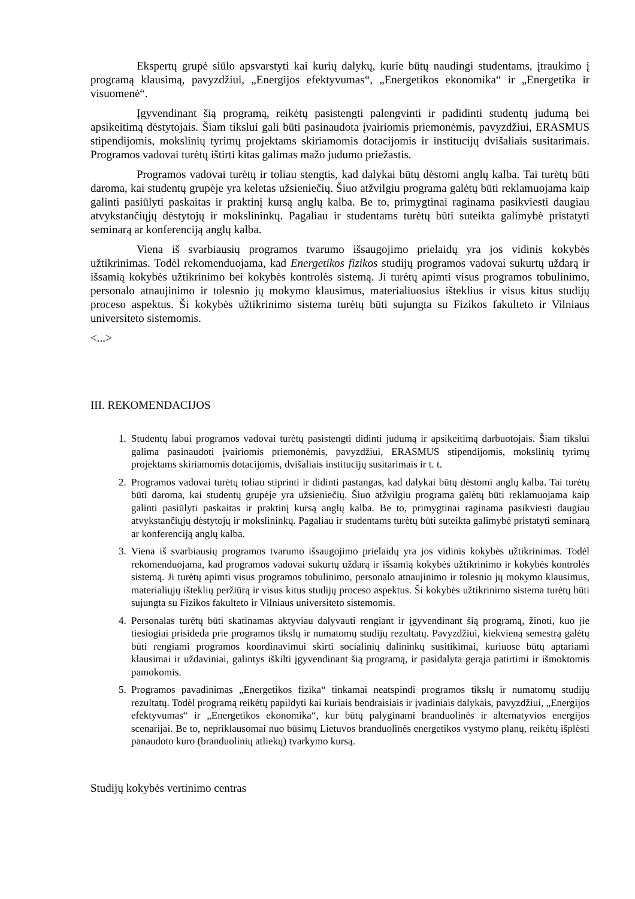Ekspertų grupė siūlo apsvarstyti kai kurių dalykų, kurie būtų naudingi studentams, įtraukimo į programą klausimą, pavyzdžiui, „Energijos efektyvumas“, „Energetikos ekonomika“ ir „Energetika ir visuomenė“.
Įgyvendinant šią programą, reikėtų pasistengti palengvinti ir padidinti studentų judumą bei apsikeitimą dėstytojais. Šiam tikslui gali būti pasinaudota įvairiomis priemonėmis, pavyzdžiui, ERASMUS stipendijomis, mokslinių tyrimų projektams skiriamomis dotacijomis ir institucijų dvišaliais susitarimais. Programos vadovai turėtų ištirti kitas galimas mažo judumo priežastis.
Programos vadovai turėtų ir toliau stengtis, kad dalykai būtų dėstomi anglų kalba. Tai turėtų būti daroma, kai studentų grupėje yra keletas užsieniečių. Šiuo atžvilgiu programa galėtų būti reklamuojama kaip galinti pasiūlyti paskaitas ir praktinį kursą anglų kalba. Be to, primygtinai raginama pasikviesti daugiau atvykstančiųjų dėstytojų ir mokslininkų. Pagaliau ir studentams turėtų būti suteikta galimybė pristatyti seminarą ar konferenciją anglų kalba.
Viena iš svarbiausių programos tvarumo išsaugojimo prielaidų yra jos vidinis kokybės užtikrinimas. Todėl rekomenduojama, kad Energetikos fizikos studijų programos vadovai sukurtų uždarą ir išsamią kokybės užtikrinimo bei kokybės kontrolės sistemą. Ji turėtų apimti visus programos tobulinimo, personalo atnaujinimo ir tolesnio jų mokymo klausimus, materialiuosius išteklius ir visus kitus studijų proceso aspektus. Ši kokybės užtikrinimo sistema turėtų būti sujungta su Fizikos fakulteto ir Vilniaus universiteto sistemomis.
<...>
III. REKOMENDACIJOS
1. Studentų labui programos vadovai turėtų pasistengti didinti judumą ir apsikeitimą darbuotojais. Šiam tikslui galima pasinaudoti įvairiomis priemonėmis, pavyzdžiui, ERASMUS stipendijomis, mokslinių tyrimų projektams skiriamomis dotacijomis, dvišaliais institucijų susitarimais ir t. t.
2. Programos vadovai turėtų toliau stiprinti ir didinti pastangas, kad dalykai būtų dėstomi anglų kalba. Tai turėtų būti daroma, kai studentų grupėje yra užsieniečių. Šiuo atžvilgiu programa galėtų būti reklamuojama kaip galinti pasiūlyti paskaitas ir praktinį kursą anglų kalba. Be to, primygtinai raginama pasikviesti daugiau atvykstančiųjų dėstytojų ir mokslininkų. Pagaliau ir studentams turėtų būti suteikta galimybė pristatyti seminarą ar konferenciją anglų kalba.
3. Viena iš svarbiausių programos tvarumo išsaugojimo prielaidų yra jos vidinis kokybės užtikrinimas. Todėl rekomenduojama, kad programos vadovai sukurtų uždarą ir išsamią kokybės užtikrinimo ir kokybės kontrolės sistemą. Ji turėtų apimti visus programos tobulinimo, personalo atnaujinimo ir tolesnio jų mokymo klausimus, materialiųjų išteklių peržiūrą ir visus kitus studijų proceso aspektus. Ši kokybės užtikrinimo sistema turėtų būti sujungta su Fizikos fakulteto ir Vilniaus universiteto sistemomis.
4. Personalas turėtų būti skatinamas aktyviau dalyvauti rengiant ir įgyvendinant šią programą, žinoti, kuo jie tiesiogiai prisideda prie programos tikslų ir numatomų studijų rezultatų. Pavyzdžiui, kiekvieną semestrą galėtų būti rengiami programos koordinavimui skirti socialinių dalininkų susitikimai, kuriuose būtų aptariami klausimai ir uždaviniai, galintys iškilti įgyvendinant šią programą, ir pasidalyta gerąja patirtimi ir išmoktomis pamokomis.
5. Programos pavadinimas „Energetikos fizika“ tinkamai neatspindi programos tikslų ir numatomų studijų rezultatų. Todėl programą reikėtų papildyti kai kuriais bendraisiais ir įvadiniais dalykais, pavyzdžiui, „Energijos efektyvumas“ ir „Energetikos ekonomika“, kur būtų palyginami branduolinės ir alternatyvios energijos scenarijai. Be to, nepriklausomai nuo būsimų Lietuvos branduolinės energetikos vystymo planų, reikėtų išplėsti panaudoto kuro (branduolinių atliekų) tvarkymo kursą.
Studijų kokybės vertinimo centras